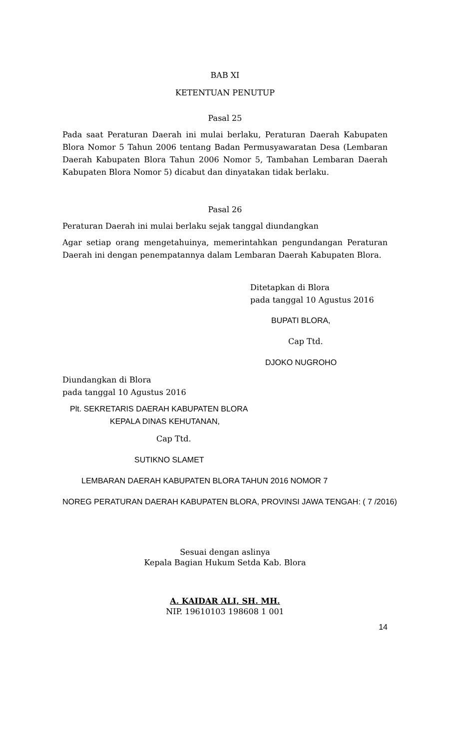BAB XI
KETENTUAN PENUTUP
Pasal 25
Pada saat Peraturan Daerah ini mulai berlaku, Peraturan Daerah Kabupaten Blora Nomor 5 Tahun 2006 tentang Badan Permusyawaratan Desa (Lembaran Daerah Kabupaten Blora Tahun 2006 Nomor 5, Tambahan Lembaran Daerah Kabupaten Blora Nomor 5) dicabut dan dinyatakan tidak berlaku.
Pasal 26
Peraturan Daerah ini mulai berlaku sejak tanggal diundangkan
Agar setiap orang mengetahuinya, memerintahkan pengundangan Peraturan Daerah ini dengan penempatannya dalam Lembaran Daerah Kabupaten Blora.
Ditetapkan di Blora
pada tanggal 10 Agustus 2016
BUPATI BLORA,
Cap Ttd.
DJOKO NUGROHO
Diundangkan di Blora
pada tanggal 10 Agustus 2016
Plt. SEKRETARIS DAERAH KABUPATEN BLORA
KEPALA DINAS KEHUTANAN,
Cap Ttd.
SUTIKNO SLAMET
LEMBARAN DAERAH KABUPATEN BLORA TAHUN 2016 NOMOR 7
NOREG PERATURAN DAERAH KABUPATEN BLORA, PROVINSI JAWA TENGAH: ( 7 /2016)
Sesuai dengan aslinya
Kepala Bagian Hukum Setda Kab. Blora
A. KAIDAR ALI, SH. MH.
NIP. 19610103 198608 1 001
14